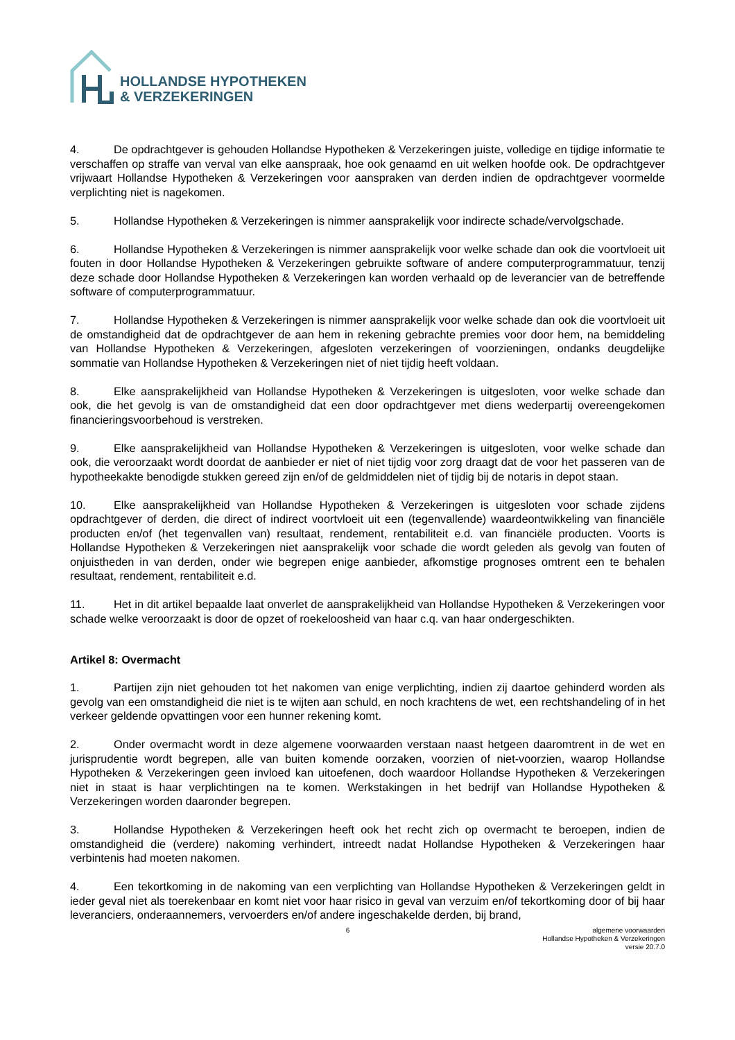HOLLANDSE HYPOTHEKEN
& VERZEKERINGEN
4. De opdrachtgever is gehouden Hollandse Hypotheken & Verzekeringen juiste, volledige en tijdige informatie te verschaffen op straffe van verval van elke aanspraak, hoe ook genaamd en uit welken hoofde ook. De opdrachtgever vrijwaart Hollandse Hypotheken & Verzekeringen voor aanspraken van derden indien de opdrachtgever voormelde verplichting niet is nagekomen.
5. Hollandse Hypotheken & Verzekeringen is nimmer aansprakelijk voor indirecte schade/vervolgschade.
6. Hollandse Hypotheken & Verzekeringen is nimmer aansprakelijk voor welke schade dan ook die voortvloeit uit fouten in door Hollandse Hypotheken & Verzekeringen gebruikte software of andere computerprogrammatuur, tenzij deze schade door Hollandse Hypotheken & Verzekeringen kan worden verhaald op de leverancier van de betreffende software of computerprogrammatuur.
7. Hollandse Hypotheken & Verzekeringen is nimmer aansprakelijk voor welke schade dan ook die voortvloeit uit de omstandigheid dat de opdrachtgever de aan hem in rekening gebrachte premies voor door hem, na bemiddeling van Hollandse Hypotheken & Verzekeringen, afgesloten verzekeringen of voorzieningen, ondanks deugdelijke sommatie van Hollandse Hypotheken & Verzekeringen niet of niet tijdig heeft voldaan.
8. Elke aansprakelijkheid van Hollandse Hypotheken & Verzekeringen is uitgesloten, voor welke schade dan ook, die het gevolg is van de omstandigheid dat een door opdrachtgever met diens wederpartij overeengekomen financieringsvoorbehoud is verstreken.
9. Elke aansprakelijkheid van Hollandse Hypotheken & Verzekeringen is uitgesloten, voor welke schade dan ook, die veroorzaakt wordt doordat de aanbieder er niet of niet tijdig voor zorg draagt dat de voor het passeren van de hypotheekakte benodigde stukken gereed zijn en/of de geldmiddelen niet of tijdig bij de notaris in depot staan.
10. Elke aansprakelijkheid van Hollandse Hypotheken & Verzekeringen is uitgesloten voor schade zijdens opdrachtgever of derden, die direct of indirect voortvloeit uit een (tegenvallende) waardeontwikkeling van financiële producten en/of (het tegenvallen van) resultaat, rendement, rentabiliteit e.d. van financiële producten. Voorts is Hollandse Hypotheken & Verzekeringen niet aansprakelijk voor schade die wordt geleden als gevolg van fouten of onjuistheden in van derden, onder wie begrepen enige aanbieder, afkomstige prognoses omtrent een te behalen resultaat, rendement, rentabiliteit e.d.
11. Het in dit artikel bepaalde laat onverlet de aansprakelijkheid van Hollandse Hypotheken & Verzekeringen voor schade welke veroorzaakt is door de opzet of roekeloosheid van haar c.q. van haar ondergeschikten.
Artikel 8: Overmacht
1. Partijen zijn niet gehouden tot het nakomen van enige verplichting, indien zij daartoe gehinderd worden als gevolg van een omstandigheid die niet is te wijten aan schuld, en noch krachtens de wet, een rechtshandeling of in het verkeer geldende opvattingen voor een hunner rekening komt.
2. Onder overmacht wordt in deze algemene voorwaarden verstaan naast hetgeen daaromtrent in de wet en jurisprudentie wordt begrepen, alle van buiten komende oorzaken, voorzien of niet-voorzien, waarop Hollandse Hypotheken & Verzekeringen geen invloed kan uitoefenen, doch waardoor Hollandse Hypotheken & Verzekeringen niet in staat is haar verplichtingen na te komen. Werkstakingen in het bedrijf van Hollandse Hypotheken & Verzekeringen worden daaronder begrepen.
3. Hollandse Hypotheken & Verzekeringen heeft ook het recht zich op overmacht te beroepen, indien de omstandigheid die (verdere) nakoming verhindert, intreedt nadat Hollandse Hypotheken & Verzekeringen haar verbintenis had moeten nakomen.
4. Een tekortkoming in de nakoming van een verplichting van Hollandse Hypotheken & Verzekeringen geldt in ieder geval niet als toerekenbaar en komt niet voor haar risico in geval van verzuim en/of tekortkoming door of bij haar leveranciers, onderaannemers, vervoerders en/of andere ingeschakelde derden, bij brand,
6 algemene voorwaarden
Hollandse Hypotheken & Verzekeringen
versie 20.7.0